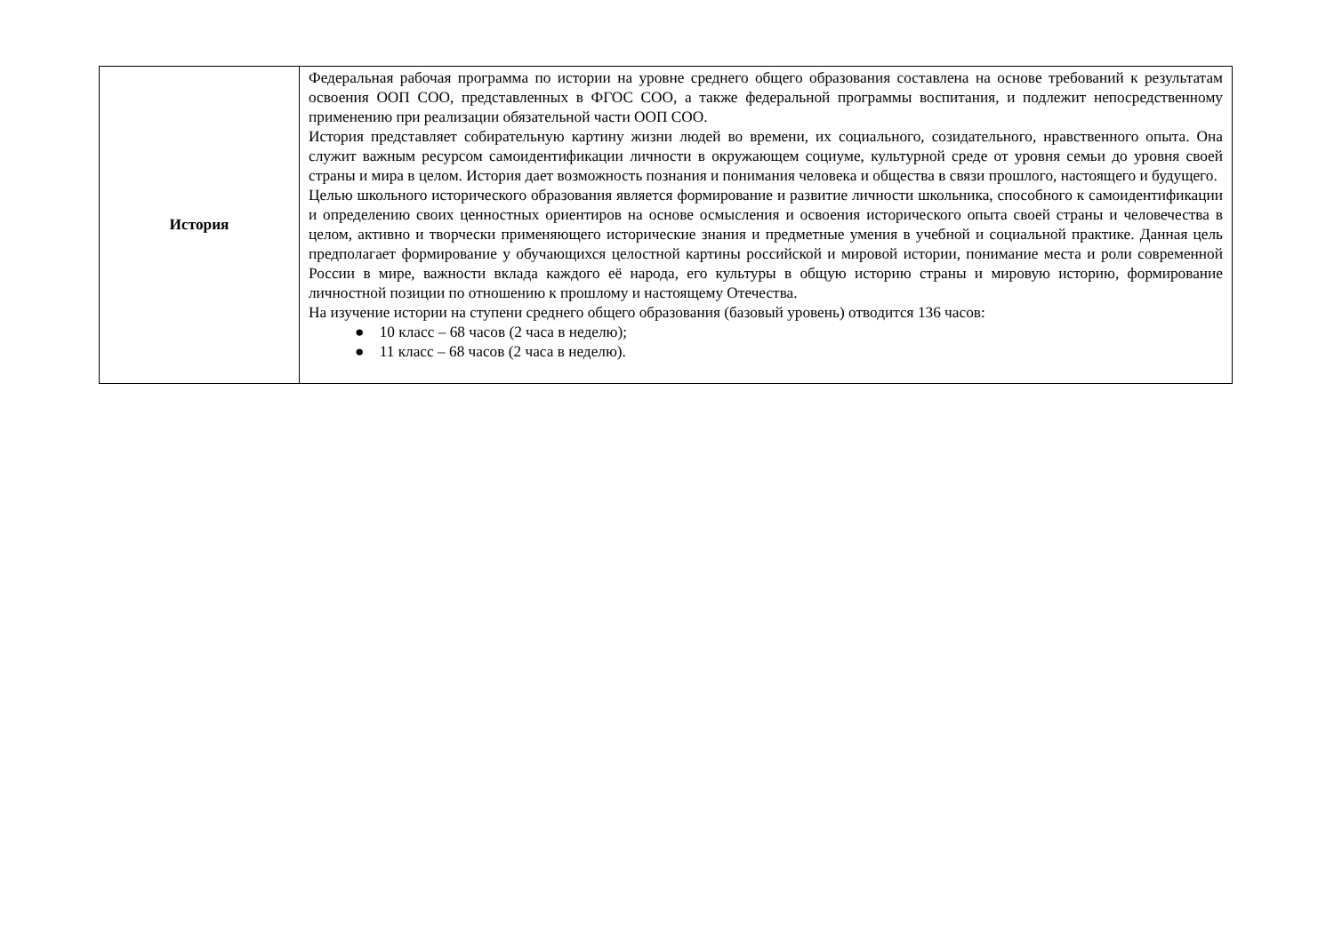| История | Федеральная рабочая программа по истории на уровне среднего общего образования составлена на основе требований к результатам освоения ООП СОО, представленных в ФГОС СОО, а также федеральной программы воспитания, и подлежит непосредственному применению при реализации обязательной части ООП СОО. История представляет собирательную картину жизни людей во времени, их социального, созидательного, нравственного опыта. Она служит важным ресурсом самоидентификации личности в окружающем социуме, культурной среде от уровня семьи до уровня своей страны и мира в целом. История дает возможность познания и понимания человека и общества в связи прошлого, настоящего и будущего. Целью школьного исторического образования является формирование и развитие личности школьника, способного к самоидентификации и определению своих ценностных ориентиров на основе осмысления и освоения исторического опыта своей страны и человечества в целом, активно и творчески применяющего исторические знания и предметные умения в учебной и социальной практике. Данная цель предполагает формирование у обучающихся целостной картины российской и мировой истории, понимание места и роли современной России в мире, важности вклада каждого её народа, его культуры в общую историю страны и мировую историю, формирование личностной позиции по отношению к прошлому и настоящему Отечества. На изучение истории на ступени среднего общего образования (базовый уровень) отводится 136 часов: ● 10 класс – 68 часов (2 часа в неделю); ● 11 класс – 68 часов (2 часа в неделю). |